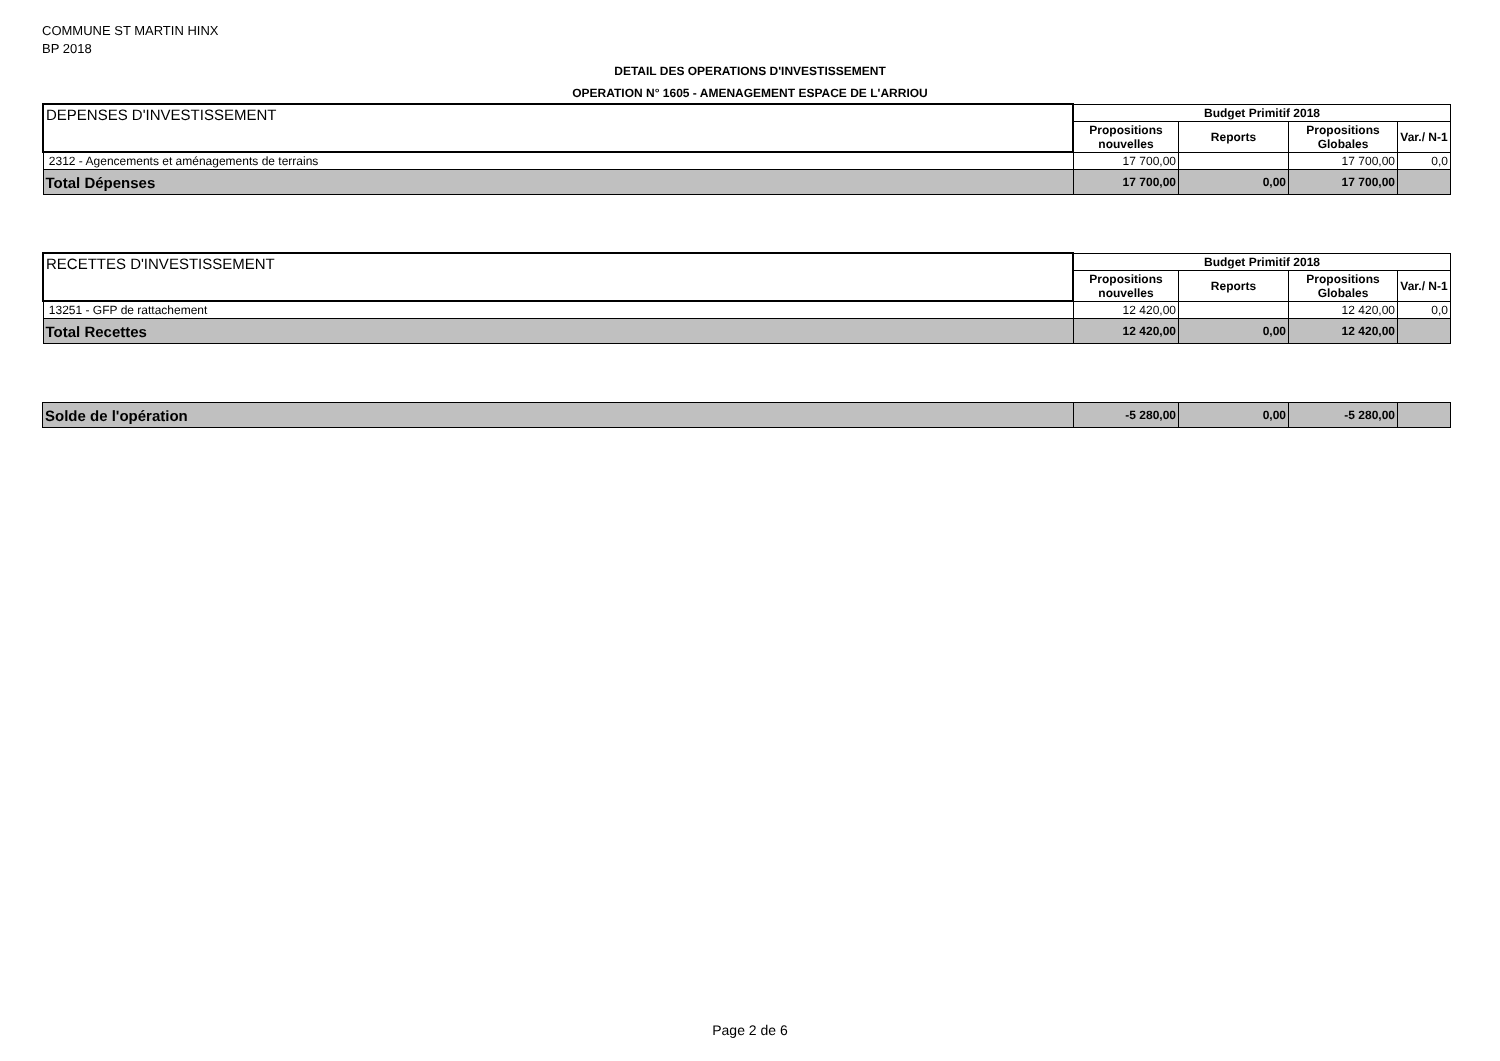COMMUNE ST MARTIN HINX
BP 2018
DETAIL DES OPERATIONS D'INVESTISSEMENT
OPERATION N° 1605 - AMENAGEMENT ESPACE DE L'ARRIOU
| DEPENSES D'INVESTISSEMENT | Budget Primitif 2018 | | | |
| --- | --- | --- | --- | --- |
| | Propositions nouvelles | Reports | Propositions Globales | Var./ N-1 |
| 2312 - Agencements et aménagements de terrains | 17 700,00 | | 17 700,00 | 0,0 |
| Total Dépenses | 17 700,00 | 0,00 | 17 700,00 | |
| RECETTES D'INVESTISSEMENT | Budget Primitif 2018 | | | |
| --- | --- | --- | --- | --- |
| | Propositions nouvelles | Reports | Propositions Globales | Var./ N-1 |
| 13251 - GFP de rattachement | 12 420,00 | | 12 420,00 | 0,0 |
| Total Recettes | 12 420,00 | 0,00 | 12 420,00 | |
| Solde de l'opération | -5 280,00 | 0,00 | -5 280,00 | |
Page 2 de 6